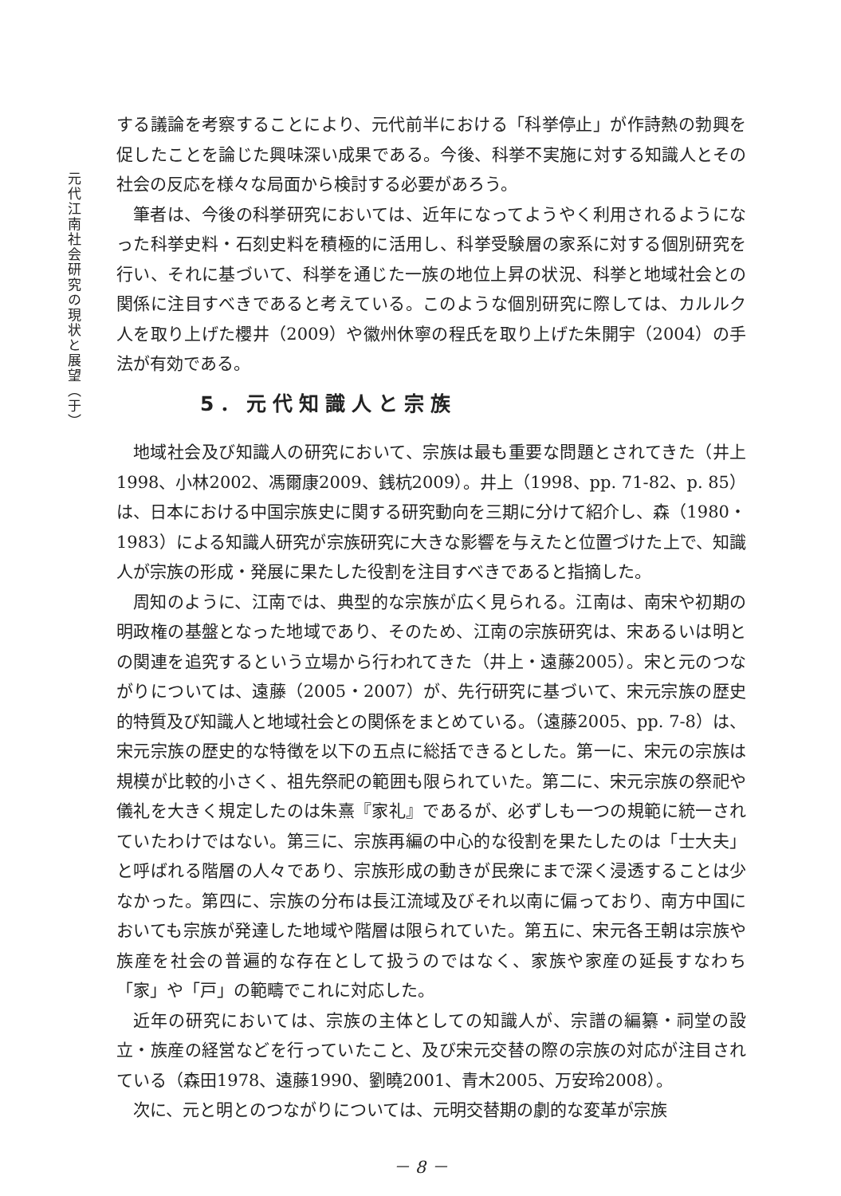元代江南社会研究の現状と展望（于）
する議論を考察することにより、元代前半における「科挙停止」が作詩熱の勃興を促したことを論じた興味深い成果である。今後、科挙不実施に対する知識人とその社会の反応を様々な局面から検討する必要があろう。
筆者は、今後の科挙研究においては、近年になってようやく利用されるようになった科挙史料・石刻史料を積極的に活用し、科挙受験層の家系に対する個別研究を行い、それに基づいて、科挙を通じた一族の地位上昇の状況、科挙と地域社会との関係に注目すべきであると考えている。このような個別研究に際しては、カルルク人を取り上げた櫻井（2009）や徽州休寧の程氏を取り上げた朱開宇（2004）の手法が有効である。
5．元代知識人と宗族
地域社会及び知識人の研究において、宗族は最も重要な問題とされてきた（井上1998、小林2002、馮爾康2009、銭杭2009）。井上（1998、pp. 71-82、p. 85）は、日本における中国宗族史に関する研究動向を三期に分けて紹介し、森（1980・1983）による知識人研究が宗族研究に大きな影響を与えたと位置づけた上で、知識人が宗族の形成・発展に果たした役割を注目すべきであると指摘した。
周知のように、江南では、典型的な宗族が広く見られる。江南は、南宋や初期の明政権の基盤となった地域であり、そのため、江南の宗族研究は、宋あるいは明との関連を追究するという立場から行われてきた（井上・遠藤2005）。宋と元のつながりについては、遠藤（2005・2007）が、先行研究に基づいて、宋元宗族の歴史的特質及び知識人と地域社会との関係をまとめている。（遠藤2005、pp. 7-8）は、宋元宗族の歴史的な特徴を以下の五点に総括できるとした。第一に、宋元の宗族は規模が比較的小さく、祖先祭祀の範囲も限られていた。第二に、宋元宗族の祭祀や儀礼を大きく規定したのは朱熹『家礼』であるが、必ずしも一つの規範に統一されていたわけではない。第三に、宗族再編の中心的な役割を果たしたのは「士大夫」と呼ばれる階層の人々であり、宗族形成の動きが民衆にまで深く浸透することは少なかった。第四に、宗族の分布は長江流域及びそれ以南に偏っており、南方中国においても宗族が発達した地域や階層は限られていた。第五に、宋元各王朝は宗族や族産を社会の普遍的な存在として扱うのではなく、家族や家産の延長すなわち「家」や「戸」の範疇でこれに対応した。
近年の研究においては、宗族の主体としての知識人が、宗譜の編纂・祠堂の設立・族産の経営などを行っていたこと、及び宋元交替の際の宗族の対応が注目されている（森田1978、遠藤1990、劉曉2001、青木2005、万安玲2008）。
次に、元と明とのつながりについては、元明交替期の劇的な変革が宗族
－ 8 －